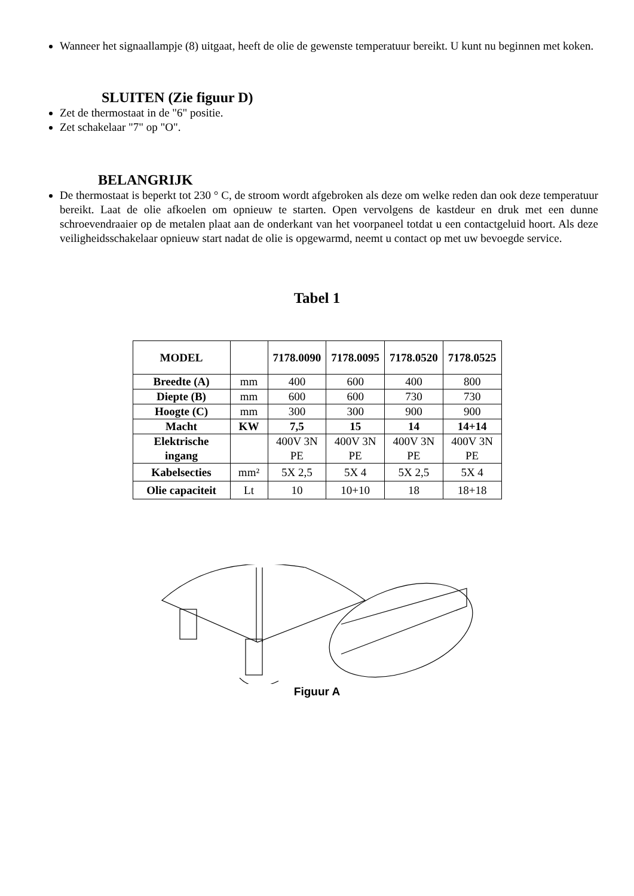Wanneer het signaallampje (8) uitgaat, heeft de olie de gewenste temperatuur bereikt. U kunt nu beginnen met koken.
SLUITEN (Zie figuur D)
Zet de thermostaat in de "6" positie.
Zet schakelaar "7" op "O".
BELANGRIJK
De thermostaat is beperkt tot 230 ° C, de stroom wordt afgebroken als deze om welke reden dan ook deze temperatuur bereikt. Laat de olie afkoelen om opnieuw te starten. Open vervolgens de kastdeur en druk met een dunne schroevendraaier op de metalen plaat aan de onderkant van het voorpaneel totdat u een contactgeluid hoort. Als deze veiligheidsschakelaar opnieuw start nadat de olie is opgewarmd, neemt u contact op met uw bevoegde service.
Tabel 1
| MODEL | | 7178.0090 | 7178.0095 | 7178.0520 | 7178.0525 |
| --- | --- | --- | --- | --- | --- |
| Breedte (A) | mm | 400 | 600 | 400 | 800 |
| Diepte (B) | mm | 600 | 600 | 730 | 730 |
| Hoogte (C) | mm | 300 | 300 | 900 | 900 |
| Macht | KW | 7,5 | 15 | 14 | 14+14 |
| Elektrische ingang | | 400V 3N PE | 400V 3N PE | 400V 3N PE | 400V 3N PE |
| Kabelsecties | mm² | 5X 2,5 | 5X 4 | 5X 2,5 | 5X 4 |
| Olie capaciteit | Lt | 10 | 10+10 | 18 | 18+18 |
Figuur A